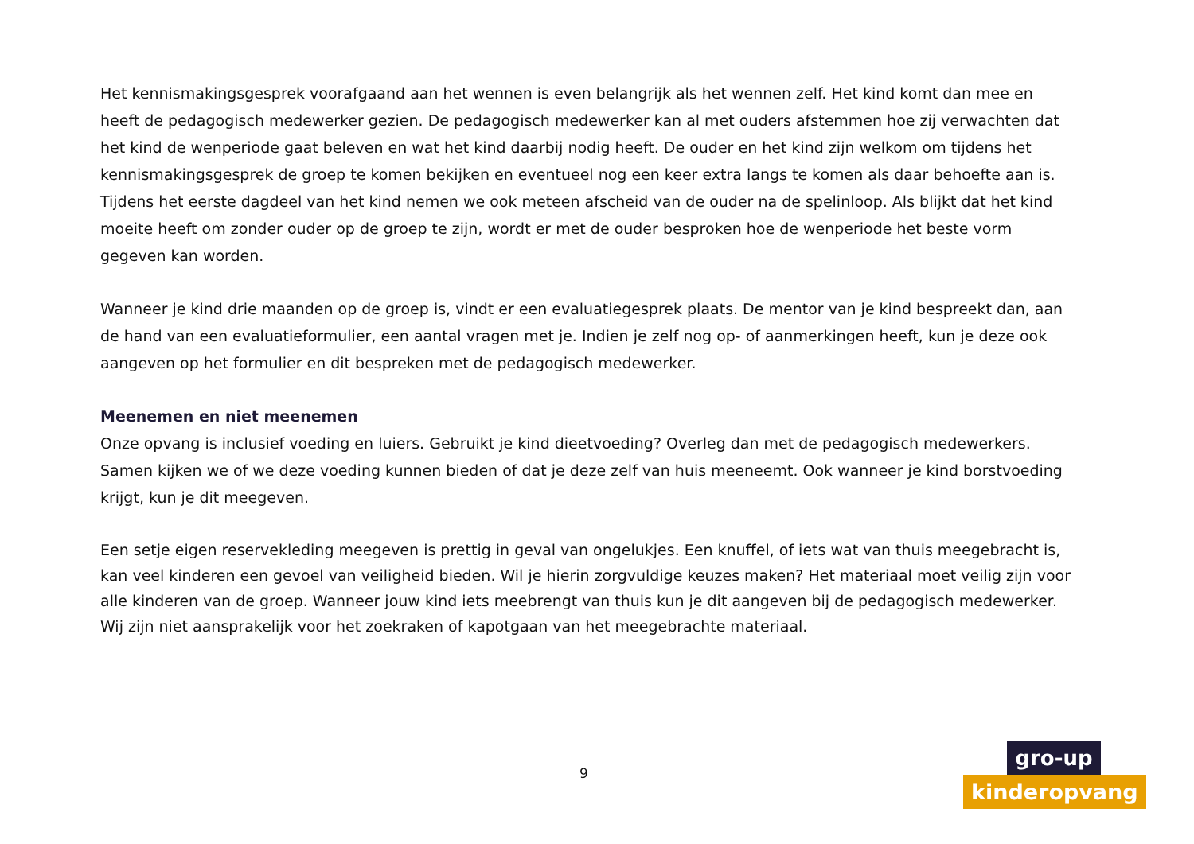Het kennismakingsgesprek voorafgaand aan het wennen is even belangrijk als het wennen zelf. Het kind komt dan mee en heeft de pedagogisch medewerker gezien. De pedagogisch medewerker kan al met ouders afstemmen hoe zij verwachten dat het kind de wenperiode gaat beleven en wat het kind daarbij nodig heeft. De ouder en het kind zijn welkom om tijdens het kennismakingsgesprek de groep te komen bekijken en eventueel nog een keer extra langs te komen als daar behoefte aan is. Tijdens het eerste dagdeel van het kind nemen we ook meteen afscheid van de ouder na de spelinloop. Als blijkt dat het kind moeite heeft om zonder ouder op de groep te zijn, wordt er met de ouder besproken hoe de wenperiode het beste vorm gegeven kan worden.
Wanneer je kind drie maanden op de groep is, vindt er een evaluatiegesprek plaats. De mentor van je kind bespreekt dan, aan de hand van een evaluatieformulier, een aantal vragen met je. Indien je zelf nog op- of aanmerkingen heeft, kun je deze ook aangeven op het formulier en dit bespreken met de pedagogisch medewerker.
Meenemen en niet meenemen
Onze opvang is inclusief voeding en luiers. Gebruikt je kind dieetvoeding? Overleg dan met de pedagogisch medewerkers. Samen kijken we of we deze voeding kunnen bieden of dat je deze zelf van huis meeneemt. Ook wanneer je kind borstvoeding krijgt, kun je dit meegeven.
Een setje eigen reservekleding meegeven is prettig in geval van ongelukjes. Een knuffel, of iets wat van thuis meegebracht is, kan veel kinderen een gevoel van veiligheid bieden. Wil je hierin zorgvuldige keuzes maken? Het materiaal moet veilig zijn voor alle kinderen van de groep. Wanneer jouw kind iets meebrengt van thuis kun je dit aangeven bij de pedagogisch medewerker. Wij zijn niet aansprakelijk voor het zoekraken of kapotgaan van het meegebrachte materiaal.
9
gro-up
kinderopvang